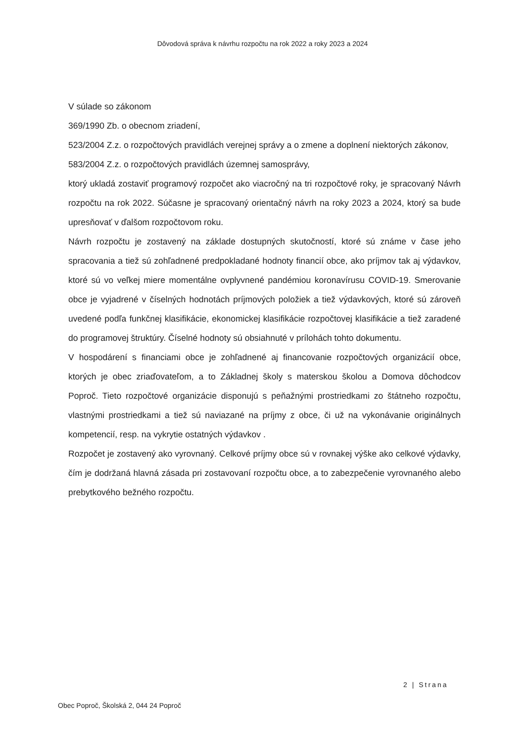Dôvodová správa k návrhu rozpočtu na rok 2022 a roky 2023 a 2024
V súlade so zákonom
369/1990 Zb. o obecnom zriadení,
523/2004 Z.z. o rozpočtových pravidlách verejnej správy a o zmene a doplnení niektorých zákonov,
583/2004 Z.z. o rozpočtových pravidlách územnej samosprávy,
ktorý ukladá zostaviť programový rozpočet ako viacročný na tri rozpočtové roky, je spracovaný Návrh rozpočtu na rok 2022. Súčasne je spracovaný orientačný návrh na roky 2023 a 2024, ktorý sa bude upresňovať v ďalšom rozpočtovom roku.
Návrh rozpočtu je zostavený na základe dostupných skutočností, ktoré sú známe v čase jeho spracovania a tiež sú zohľadnené predpokladané hodnoty financií obce, ako príjmov tak aj výdavkov, ktoré sú vo veľkej miere momentálne ovplyvnené pandémiou koronavírusu COVID-19. Smerovanie obce je vyjadrené v číselných hodnotách príjmových položiek a tiež výdavkových, ktoré sú zároveň uvedené podľa funkčnej klasifikácie, ekonomickej klasifikácie rozpočtovej klasifikácie a tiež zaradené do programovej štruktúry. Číselné hodnoty sú obsiahnuté v prílohách tohto dokumentu.
V hospodárení s financiami obce je zohľadnené aj financovanie rozpočtových organizácií obce, ktorých je obec zriaďovateľom, a to Základnej školy s materskou školou a Domova dôchodcov Poproč. Tieto rozpočtové organizácie disponujú s peňažnými prostriedkami zo štátneho rozpočtu, vlastnými prostriedkami a tiež sú naviazané na príjmy z obce, či už na vykonávanie originálnych kompetencií, resp. na vykrytie ostatných výdavkov .
Rozpočet je zostavený ako vyrovnaný. Celkové príjmy obce sú v rovnakej výške ako celkové výdavky, čím je dodržaná hlavná zásada pri zostavovaní rozpočtu obce, a to zabezpečenie vyrovnaného alebo prebytkového bežného rozpočtu.
2 | Strana
Obec Poproč, Školská 2, 044 24 Poproč